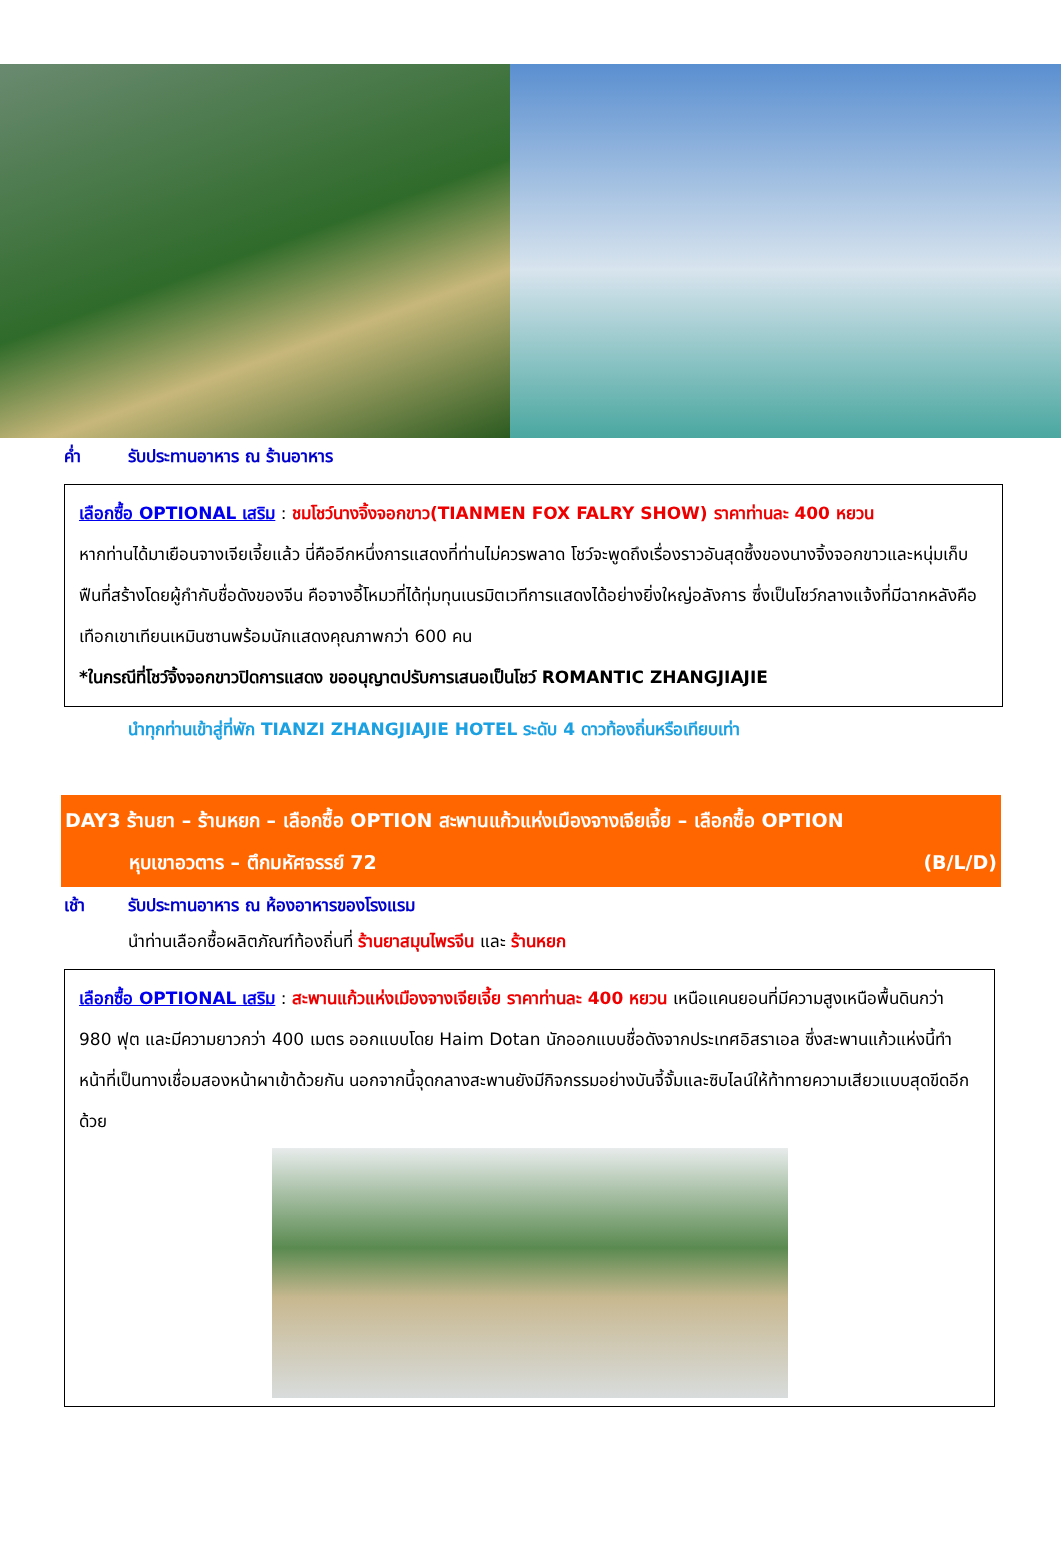ค่ำ รับประทานอาหาร ณ ร้านอาหาร
เลือกซื้อ OPTIONAL เสริม : ชมโชว์นางจิ้งจอกขาว(TIANMEN FOX FALRY SHOW) ราคาท่านละ 400 หยวน
หากท่านได้มาเยือนจางเจียเจี้ยแล้ว นี่คืออีกหนึ่งการแสดงที่ท่านไม่ควรพลาด โชว์จะพูดถึงเรื่องราวอันสุดซึ้งของนางจิ้งจอกขาวและหนุ่มเก็บฟืนที่สร้างโดยผู้กำกับชื่อดังของจีน คือจางอี้โหมวที่ได้ทุ่มทุนเนรมิตเวทีการแสดงได้อย่างยิ่งใหญ่อลังการ ซึ่งเป็นโชว์กลางแจ้งที่มีฉากหลังคือเทือกเขาเทียนเหมินซานพร้อมนักแสดงคุณภาพกว่า 600 คน
*ในกรณีที่โชว์จิ้งจอกขาวปิดการแสดง ขออนุญาตปรับการเสนอเป็นโชว์ ROMANTIC ZHANGJIAJIE
นำทุกท่านเข้าสู่ที่พัก TIANZI ZHANGJIAJIE HOTEL ระดับ 4 ดาวท้องถิ่นหรือเทียบเท่า
DAY3 ร้านยา – ร้านหยก – เลือกซื้อ OPTION สะพานแก้วแห่งเมืองจางเจียเจี้ย – เลือกซื้อ OPTION
หุบเขาอวตาร – ตึกมหัศจรรย์ 72 (B/L/D)
เช้า รับประทานอาหาร ณ ห้องอาหารของโรงแรม
นำท่านเลือกซื้อผลิตภัณฑ์ท้องถิ่นที่ ร้านยาสมุนไพรจีน และ ร้านหยก
เลือกซื้อ OPTIONAL เสริม : สะพานแก้วแห่งเมืองจางเจียเจี้ย ราคาท่านละ 400 หยวน เหนือแคนยอนที่มีความสูงเหนือพื้นดินกว่า 980 ฟุต และมีความยาวกว่า 400 เมตร ออกแบบโดย Haim Dotan นักออกแบบชื่อดังจากประเทศอิสราเอล ซึ่งสะพานแก้วแห่งนี้ทำหน้าที่เป็นทางเชื่อมสองหน้าผาเข้าด้วยกัน นอกจากนี้จุดกลางสะพานยังมีกิจกรรมอย่างบันจี้จั้มและซิบไลน์ให้ท้าทายความเสียวแบบสุดขีดอีกด้วย